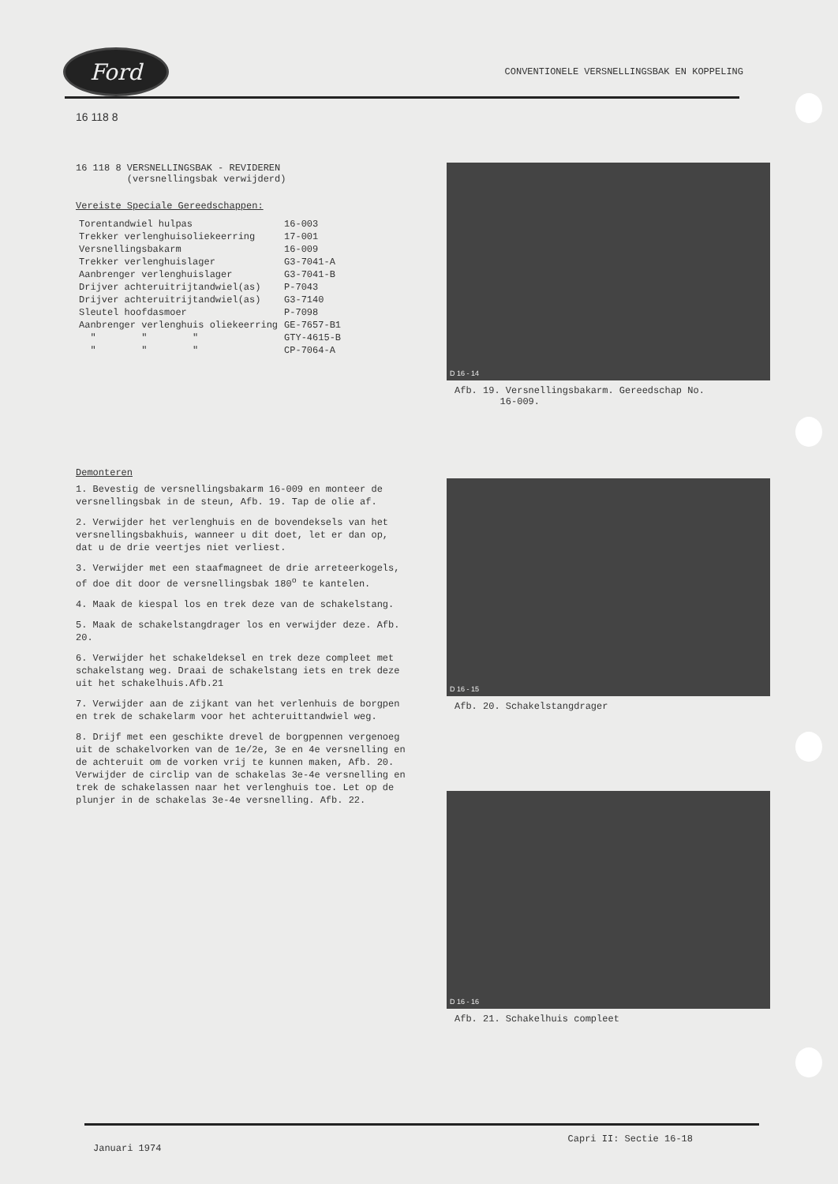Ford
CONVENTIONELE VERSNELLINGSBAK EN KOPPELING
16 118 8
16 118 8 VERSNELLINGSBAK - REVIDEREN
(versnellingsbak verwijderd)
Vereiste Speciale Gereedschappen:
| Torentandwiel hulpas | 16-003 |
| Trekker verlenghuisoliekeerring | 17-001 |
| Versnellingsbakarm | 16-009 |
| Trekker verlenghuislager | G3-7041-A |
| Aanbrenger verlenghuislager | G3-7041-B |
| Drijver achteruitrijtandwiel(as) | P-7043 |
| Drijver achteruitrijtandwiel(as) | G3-7140 |
| Sleutel hoofdasmoer | P-7098 |
| Aanbrenger verlenghuis oliekeerring | GE-7657-B1 |
| " " " | GTY-4615-B |
| " " " | CP-7064-A |
Demonteren
1. Bevestig de versnellingsbakarm 16-009 en monteer de versnellingsbak in de steun, Afb. 19. Tap de olie af.
2. Verwijder het verlenghuis en de bovendeksels van het versnellingsbakhuis, wanneer u dit doet, let er dan op, dat u de drie veertjes niet verliest.
3. Verwijder met een staafmagneet de drie arreteerkogels, of doe dit door de versnellingsbak 180<sup>o</sup> te kantelen.
4. Maak de kiespal los en trek deze van de schakelstang.
5. Maak de schakelstangdrager los en verwijder deze. Afb. 20.
6. Verwijder het schakeldeksel en trek deze compleet met schakelstang weg. Draai de schakelstang iets en trek deze uit het schakelhuis.Afb.21
7. Verwijder aan de zijkant van het verlenhuis de borgpen en trek de schakelarm voor het achteruittandwiel weg.
8. Drijf met een geschikte drevel de borgpennen vergenoeg uit de schakelvorken van de 1e/2e, 3e en 4e versnelling en de achteruit om de vorken vrij te kunnen maken, Afb. 20. Verwijder de circlip van de schakelas 3e-4e versnelling en trek de schakelassen naar het verlenghuis toe. Let op de plunjer in de schakelas 3e-4e versnelling. Afb. 22.
D 16 - 14
Afb. 19. Versnellingsbakarm. Gereedschap No.
16-009.
D 16 - 15
Afb. 20. Schakelstangdrager
D 16 - 16
Afb. 21. Schakelhuis compleet
Januari 1974 Capri II: Sectie 16-18